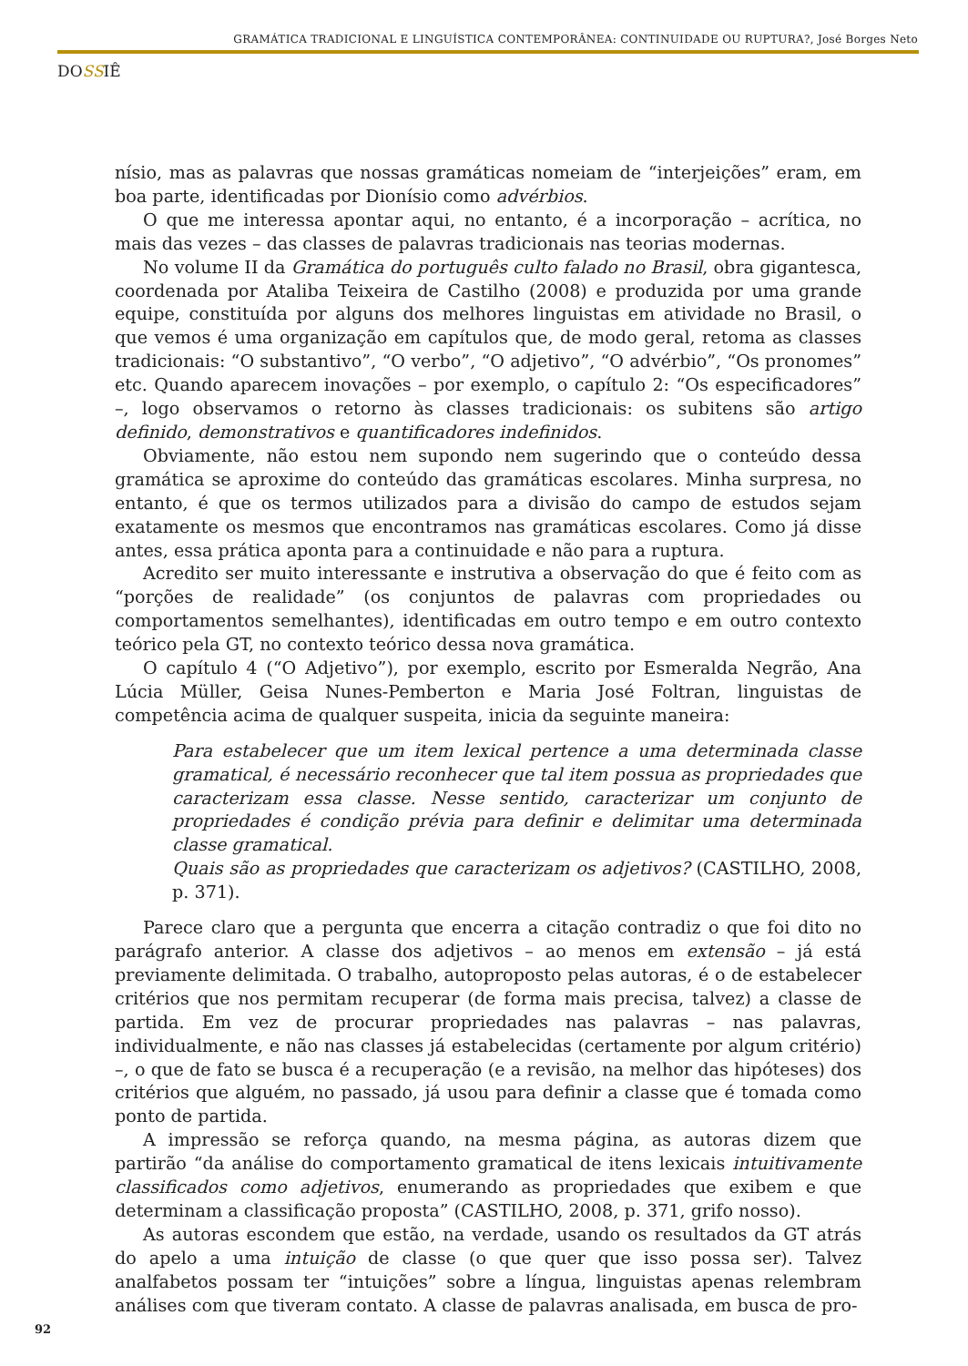GRAMÁTICA TRADICIONAL E LINGUÍSTICA CONTEMPORÂNEA: CONTINUIDADE OU RUPTURA?, José Borges Neto
DOSSIÊ
nísio, mas as palavras que nossas gramáticas nomeiam de “interjeições” eram, em boa parte, identificadas por Dionísio como advérbios.
O que me interessa apontar aqui, no entanto, é a incorporação – acrítica, no mais das vezes – das classes de palavras tradicionais nas teorias modernas.
No volume II da Gramática do português culto falado no Brasil, obra gigantesca, coordenada por Ataliba Teixeira de Castilho (2008) e produzida por uma grande equipe, constituída por alguns dos melhores linguistas em atividade no Brasil, o que vemos é uma organização em capítulos que, de modo geral, retoma as classes tradicionais: “O substantivo”, “O verbo”, “O adjetivo”, “O advérbio”, “Os pronomes” etc. Quando aparecem inovações – por exemplo, o capítulo 2: “Os especificadores” –, logo observamos o retorno às classes tradicionais: os subitens são artigo definido, demonstrativos e quantificadores indefinidos.
Obviamente, não estou nem supondo nem sugerindo que o conteúdo dessa gramática se aproxime do conteúdo das gramáticas escolares. Minha surpresa, no entanto, é que os termos utilizados para a divisão do campo de estudos sejam exatamente os mesmos que encontramos nas gramáticas escolares. Como já disse antes, essa prática aponta para a continuidade e não para a ruptura.
Acredito ser muito interessante e instrutiva a observação do que é feito com as “porções de realidade” (os conjuntos de palavras com propriedades ou comportamentos semelhantes), identificadas em outro tempo e em outro contexto teórico pela GT, no contexto teórico dessa nova gramática.
O capítulo 4 (“O Adjetivo”), por exemplo, escrito por Esmeralda Negrão, Ana Lúcia Müller, Geisa Nunes-Pemberton e Maria José Foltran, linguistas de competência acima de qualquer suspeita, inicia da seguinte maneira:
Para estabelecer que um item lexical pertence a uma determinada classe gramatical, é necessário reconhecer que tal item possua as propriedades que caracterizam essa classe. Nesse sentido, caracterizar um conjunto de propriedades é condição prévia para definir e delimitar uma determinada classe gramatical.
Quais são as propriedades que caracterizam os adjetivos? (CASTILHO, 2008, p. 371).
Parece claro que a pergunta que encerra a citação contradiz o que foi dito no parágrafo anterior. A classe dos adjetivos – ao menos em extensão – já está previamente delimitada. O trabalho, autoproposto pelas autoras, é o de estabelecer critérios que nos permitam recuperar (de forma mais precisa, talvez) a classe de partida. Em vez de procurar propriedades nas palavras – nas palavras, individualmente, e não nas classes já estabelecidas (certamente por algum critério) –, o que de fato se busca é a recuperação (e a revisão, na melhor das hipóteses) dos critérios que alguém, no passado, já usou para definir a classe que é tomada como ponto de partida.
A impressão se reforça quando, na mesma página, as autoras dizem que partirão “da análise do comportamento gramatical de itens lexicais intuitivamente classificados como adjetivos, enumerando as propriedades que exibem e que determinam a classificação proposta” (CASTILHO, 2008, p. 371, grifo nosso).
As autoras escondem que estão, na verdade, usando os resultados da GT atrás do apelo a uma intuição de classe (o que quer que isso possa ser). Talvez analfabetos possam ter “intuições” sobre a língua, linguistas apenas relembram análises com que tiveram contato. A classe de palavras analisada, em busca de pro-
92